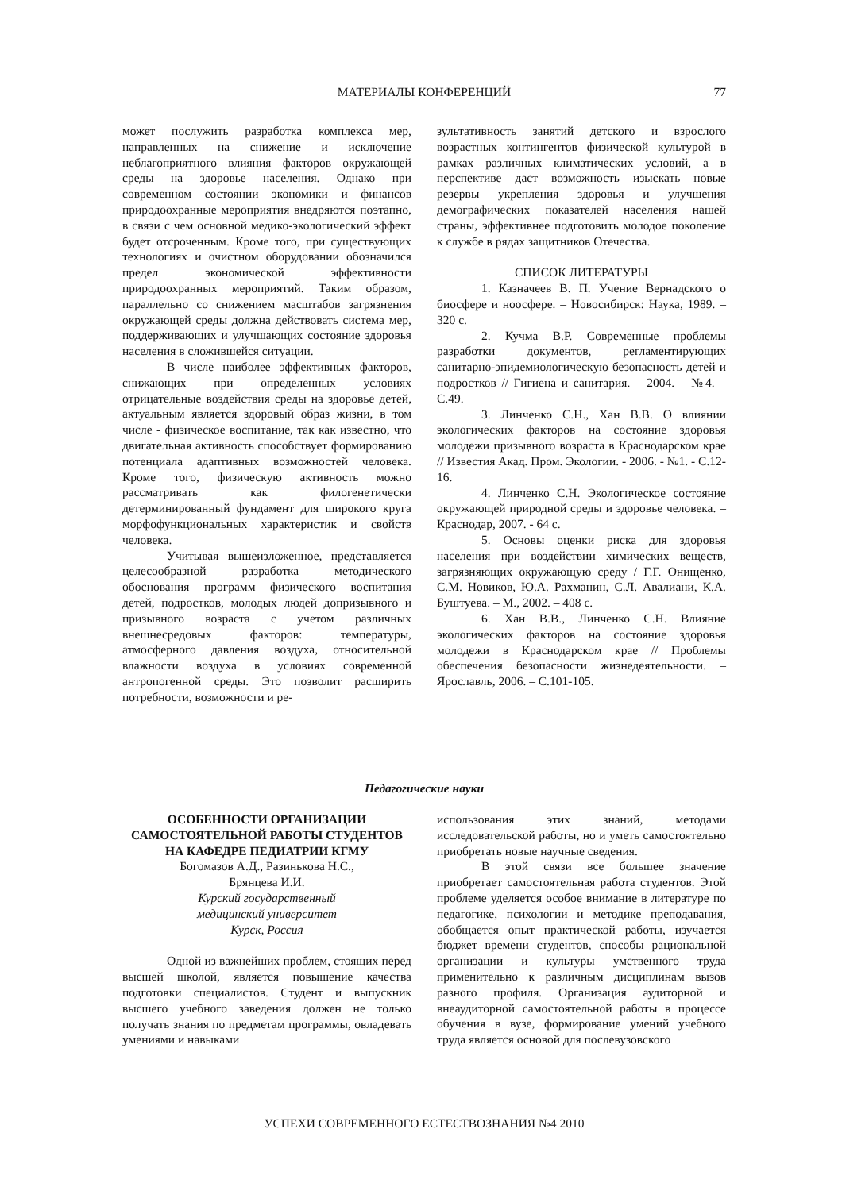МАТЕРИАЛЫ КОНФЕРЕНЦИЙ
77
может послужить разработка комплекса мер, направленных на снижение и исключение неблагоприятного влияния факторов окружающей среды на здоровье населения. Однако при современном состоянии экономики и финансов природоохранные мероприятия внедряются поэтапно, в связи с чем основной медико-экологический эффект будет отсроченным. Кроме того, при существующих технологиях и очистном оборудовании обозначился предел экономической эффективности природоохранных мероприятий. Таким образом, параллельно со снижением масштабов загрязнения окружающей среды должна действовать система мер, поддерживающих и улучшающих состояние здоровья населения в сложившейся ситуации.
В числе наиболее эффективных факторов, снижающих при определенных условиях отрицательные воздействия среды на здоровье детей, актуальным является здоровый образ жизни, в том числе - физическое воспитание, так как известно, что двигательная активность способствует формированию потенциала адаптивных возможностей человека. Кроме того, физическую активность можно рассматривать как филогенетически детерминированный фундамент для широкого круга морфофункциональных характеристик и свойств человека.
Учитывая вышеизложенное, представляется целесообразной разработка методического обоснования программ физического воспитания детей, подростков, молодых людей допризывного и призывного возраста с учетом различных внешнесредовых факторов: температуры, атмосферного давления воздуха, относительной влажности воздуха в условиях современной антропогенной среды. Это позволит расширить потребности, возможности и ре-
зультативность занятий детского и взрослого возрастных контингентов физической культурой в рамках различных климатических условий, а в перспективе даст возможность изыскать новые резервы укрепления здоровья и улучшения демографических показателей населения нашей страны, эффективнее подготовить молодое поколение к службе в рядах защитников Отечества.
СПИСОК ЛИТЕРАТУРЫ
1. Казначеев В. П. Учение Вернадского о биосфере и ноосфере. – Новосибирск: Наука, 1989. – 320 с.
2. Кучма В.Р. Современные проблемы разработки документов, регламентирующих санитарно-эпидемиологическую безопасность детей и подростков // Гигиена и санитария. – 2004. – №4. – С.49.
3. Линченко С.Н., Хан В.В. О влиянии экологических факторов на состояние здоровья молодежи призывного возраста в Краснодарском крае // Известия Акад. Пром. Экологии. - 2006. - №1. - С.12-16.
4. Линченко С.Н. Экологическое состояние окружающей природной среды и здоровье человека. – Краснодар, 2007. - 64 с.
5. Основы оценки риска для здоровья населения при воздействии химических веществ, загрязняющих окружающую среду / Г.Г. Онищенко, С.М. Новиков, Ю.А. Рахманин, С.Л. Авалиани, К.А. Буштуева. – М., 2002. – 408 с.
6. Хан В.В., Линченко С.Н. Влияние экологических факторов на состояние здоровья молодежи в Краснодарском крае // Проблемы обеспечения безопасности жизнедеятельности. – Ярославль, 2006. – С.101-105.
Педагогические науки
ОСОБЕННОСТИ ОРГАНИЗАЦИИ САМОСТОЯТЕЛЬНОЙ РАБОТЫ СТУДЕНТОВ НА КАФЕДРЕ ПЕДИАТРИИ КГМУ
Богомазов А.Д., Разинькова Н.С.,
Брянцева И.И.
Курский государственный
медицинский университет
Курск, Россия
Одной из важнейших проблем, стоящих перед высшей школой, является повышение качества подготовки специалистов. Студент и выпускник высшего учебного заведения должен не только получать знания по предметам программы, овладевать умениями и навыками
использования этих знаний, методами исследовательской работы, но и уметь самостоятельно приобретать новые научные сведения.
В этой связи все большее значение приобретает самостоятельная работа студентов. Этой проблеме уделяется особое внимание в литературе по педагогике, психологии и методике преподавания, обобщается опыт практической работы, изучается бюджет времени студентов, способы рациональной организации и культуры умственного труда применительно к различным дисциплинам вызов разного профиля. Организация аудиторной и внеаудиторной самостоятельной работы в процессе обучения в вузе, формирование умений учебного труда является основой для послевузовского
УСПЕХИ СОВРЕМЕННОГО ЕСТЕСТВОЗНАНИЯ №4 2010